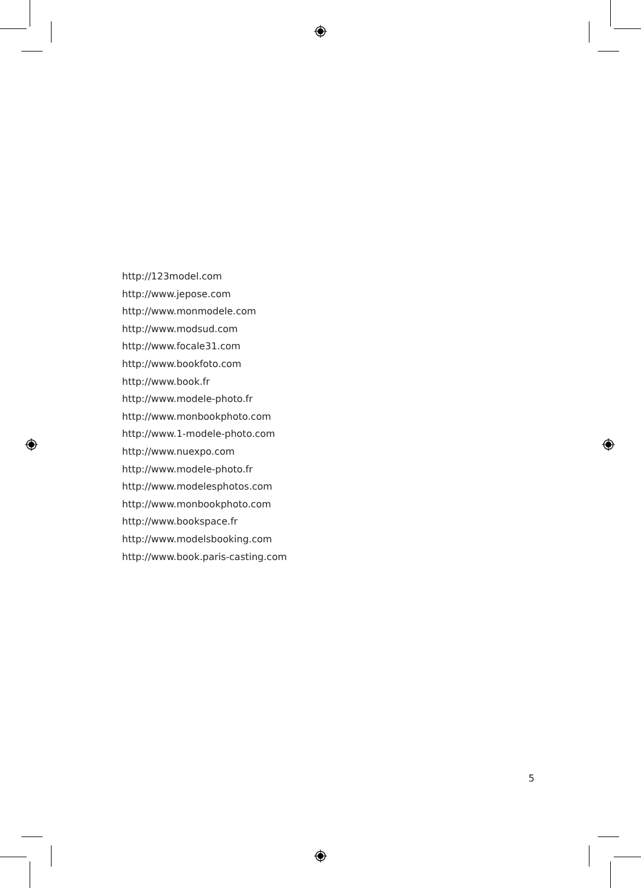http://123model.com
http://www.jepose.com
http://www.monmodele.com
http://www.modsud.com
http://www.focale31.com
http://www.bookfoto.com
http://www.book.fr
http://www.modele-photo.fr
http://www.monbookphoto.com
http://www.1-modele-photo.com
http://www.nuexpo.com
http://www.modele-photo.fr
http://www.modelesphotos.com
http://www.monbookphoto.com
http://www.bookspace.fr
http://www.modelsbooking.com
http://www.book.paris-casting.com
5